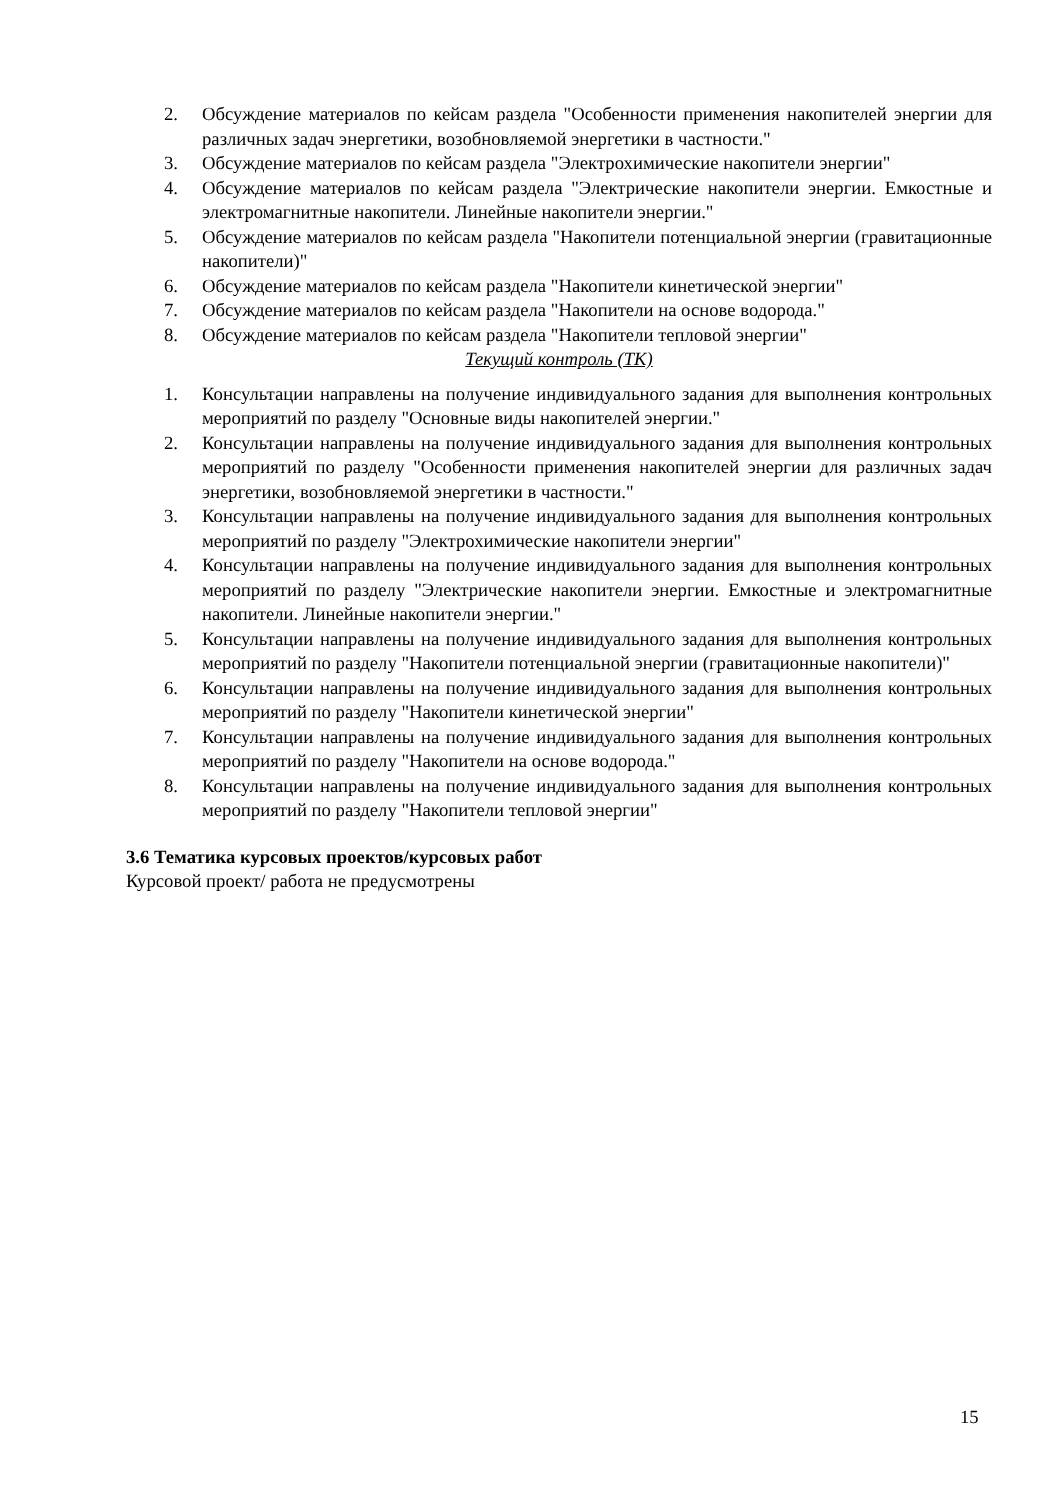2. Обсуждение материалов по кейсам раздела "Особенности применения накопителей энергии для различных задач энергетики, возобновляемой энергетики в частности."
3. Обсуждение материалов по кейсам раздела "Электрохимические накопители энергии"
4. Обсуждение материалов по кейсам раздела "Электрические накопители энергии. Емкостные и электромагнитные накопители. Линейные накопители энергии."
5. Обсуждение материалов по кейсам раздела "Накопители потенциальной энергии (гравитационные накопители)"
6. Обсуждение материалов по кейсам раздела "Накопители кинетической энергии"
7. Обсуждение материалов по кейсам раздела "Накопители на основе водорода."
8. Обсуждение материалов по кейсам раздела "Накопители тепловой энергии"
Текущий контроль (ТК)
1. Консультации направлены на получение индивидуального задания для выполнения контрольных мероприятий по разделу "Основные виды накопителей энергии."
2. Консультации направлены на получение индивидуального задания для выполнения контрольных мероприятий по разделу "Особенности применения накопителей энергии для различных задач энергетики, возобновляемой энергетики в частности."
3. Консультации направлены на получение индивидуального задания для выполнения контрольных мероприятий по разделу "Электрохимические накопители энергии"
4. Консультации направлены на получение индивидуального задания для выполнения контрольных мероприятий по разделу "Электрические накопители энергии. Емкостные и электромагнитные накопители. Линейные накопители энергии."
5. Консультации направлены на получение индивидуального задания для выполнения контрольных мероприятий по разделу "Накопители потенциальной энергии (гравитационные накопители)"
6. Консультации направлены на получение индивидуального задания для выполнения контрольных мероприятий по разделу "Накопители кинетической энергии"
7. Консультации направлены на получение индивидуального задания для выполнения контрольных мероприятий по разделу "Накопители на основе водорода."
8. Консультации направлены на получение индивидуального задания для выполнения контрольных мероприятий по разделу "Накопители тепловой энергии"
3.6 Тематика курсовых проектов/курсовых работ
Курсовой проект/ работа не предусмотрены
15